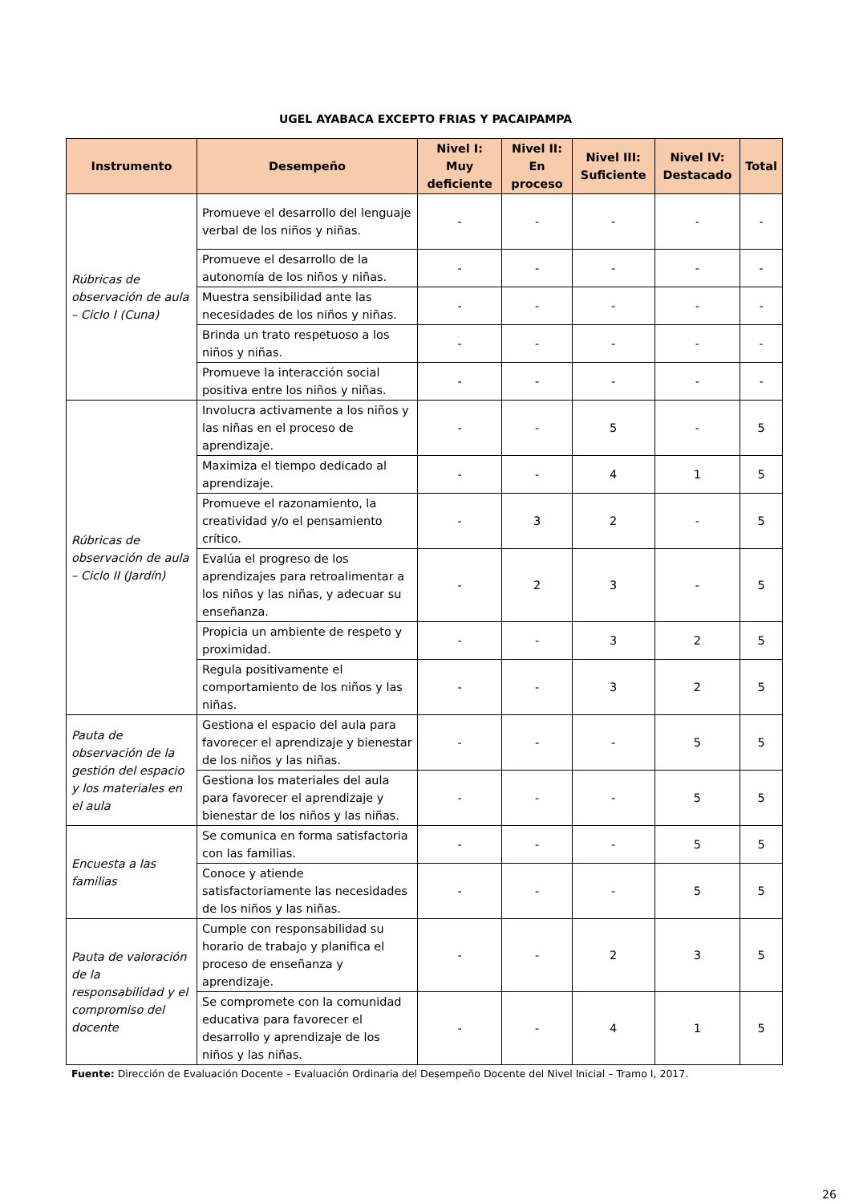UGEL AYABACA EXCEPTO FRIAS Y PACAIPAMPA
| Instrumento | Desempeño | Nivel I: Muy deficiente | Nivel II: En proceso | Nivel III: Suficiente | Nivel IV: Destacado | Total |
| --- | --- | --- | --- | --- | --- | --- |
| Rúbricas de observación de aula – Ciclo I (Cuna) | Promueve el desarrollo del lenguaje verbal de los niños y niñas. | - | - | - | - | - |
| | Promueve el desarrollo de la autonomía de los niños y niñas. | - | - | - | - | - |
| | Muestra sensibilidad ante las necesidades de los niños y niñas. | - | - | - | - | - |
| | Brinda un trato respetuoso a los niños y niñas. | - | - | - | - | - |
| | Promueve la interacción social positiva entre los niños y niñas. | - | - | - | - | - |
| Rúbricas de observación de aula – Ciclo II (Jardín) | Involucra activamente a los niños y las niñas en el proceso de aprendizaje. | - | - | 5 | - | 5 |
| | Maximiza el tiempo dedicado al aprendizaje. | - | - | 4 | 1 | 5 |
| | Promueve el razonamiento, la creatividad y/o el pensamiento crítico. | - | 3 | 2 | - | 5 |
| | Evalúa el progreso de los aprendizajes para retroalimentar a los niños y las niñas, y adecuar su enseñanza. | - | 2 | 3 | - | 5 |
| | Propicia un ambiente de respeto y proximidad. | - | - | 3 | 2 | 5 |
| | Regula positivamente el comportamiento de los niños y las niñas. | - | - | 3 | 2 | 5 |
| Pauta de observación de la gestión del espacio y los materiales en el aula | Gestiona el espacio del aula para favorecer el aprendizaje y bienestar de los niños y las niñas. | - | - | - | 5 | 5 |
| | Gestiona los materiales del aula para favorecer el aprendizaje y bienestar de los niños y las niñas. | - | - | - | 5 | 5 |
| Encuesta a las familias | Se comunica en forma satisfactoria con las familias. | - | - | - | 5 | 5 |
| | Conoce y atiende satisfactoriamente las necesidades de los niños y las niñas. | - | - | - | 5 | 5 |
| Pauta de valoración de la responsabilidad y el compromiso del docente | Cumple con responsabilidad su horario de trabajo y planifica el proceso de enseñanza y aprendizaje. | - | - | 2 | 3 | 5 |
| | Se compromete con la comunidad educativa para favorecer el desarrollo y aprendizaje de los niños y las niñas. | - | - | 4 | 1 | 5 |
Fuente: Dirección de Evaluación Docente – Evaluación Ordinaria del Desempeño Docente del Nivel Inicial – Tramo I, 2017.
26